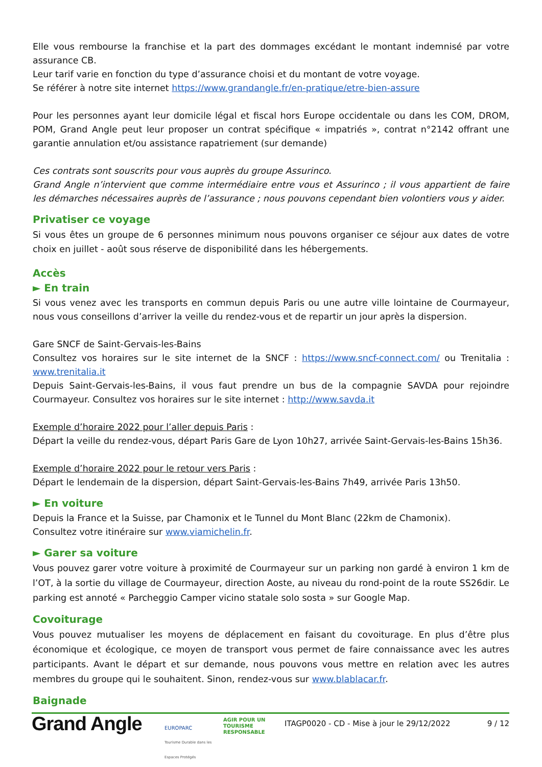Elle vous rembourse la franchise et la part des dommages excédant le montant indemnisé par votre assurance CB.
Leur tarif varie en fonction du type d’assurance choisi et du montant de votre voyage.
Se référer à notre site internet https://www.grandangle.fr/en-pratique/etre-bien-assure
Pour les personnes ayant leur domicile légal et fiscal hors Europe occidentale ou dans les COM, DROM, POM, Grand Angle peut leur proposer un contrat spécifique « impatriés », contrat n°2142 offrant une garantie annulation et/ou assistance rapatriement (sur demande)
Ces contrats sont souscrits pour vous auprès du groupe Assurinco.
Grand Angle n’intervient que comme intermédiaire entre vous et Assurinco ; il vous appartient de faire les démarches nécessaires auprès de l’assurance ; nous pouvons cependant bien volontiers vous y aider.
Privatiser ce voyage
Si vous êtes un groupe de 6 personnes minimum nous pouvons organiser ce séjour aux dates de votre choix en juillet - août sous réserve de disponibilité dans les hébergements.
Accès
► En train
Si vous venez avec les transports en commun depuis Paris ou une autre ville lointaine de Courmayeur, nous vous conseillons d’arriver la veille du rendez-vous et de repartir un jour après la dispersion.
Gare SNCF de Saint-Gervais-les-Bains
Consultez vos horaires sur le site internet de la SNCF : https://www.sncf-connect.com/ ou Trenitalia : www.trenitalia.it
Depuis Saint-Gervais-les-Bains, il vous faut prendre un bus de la compagnie SAVDA pour rejoindre Courmayeur. Consultez vos horaires sur le site internet : http://www.savda.it
Exemple d’horaire 2022 pour l’aller depuis Paris :
Départ la veille du rendez-vous, départ Paris Gare de Lyon 10h27, arrivée Saint-Gervais-les-Bains 15h36.
Exemple d’horaire 2022 pour le retour vers Paris :
Départ le lendemain de la dispersion, départ Saint-Gervais-les-Bains 7h49, arrivée Paris 13h50.
► En voiture
Depuis la France et la Suisse, par Chamonix et le Tunnel du Mont Blanc (22km de Chamonix).
Consultez votre itinéraire sur www.viamichelin.fr.
► Garer sa voiture
Vous pouvez garer votre voiture à proximité de Courmayeur sur un parking non gardé à environ 1 km de l’OT, à la sortie du village de Courmayeur, direction Aoste, au niveau du rond-point de la route SS26dir. Le parking est annoté « Parcheggio Camper vicino statale solo sosta » sur Google Map.
Covoiturage
Vous pouvez mutualiser les moyens de déplacement en faisant du covoiturage. En plus d’être plus économique et écologique, ce moyen de transport vous permet de faire connaissance avec les autres participants. Avant le départ et sur demande, nous pouvons vous mettre en relation avec les autres membres du groupe qui le souhaitent. Sinon, rendez-vous sur www.blablacar.fr.
Baignade
Grand Angle
EUROPARC
Tourisme Durable dans les Espaces Protégés
AGIR POUR UN
TOURISME
RESPONSABLE
ITAGP0020 - CD - Mise à jour le 29/12/2022
9 / 12